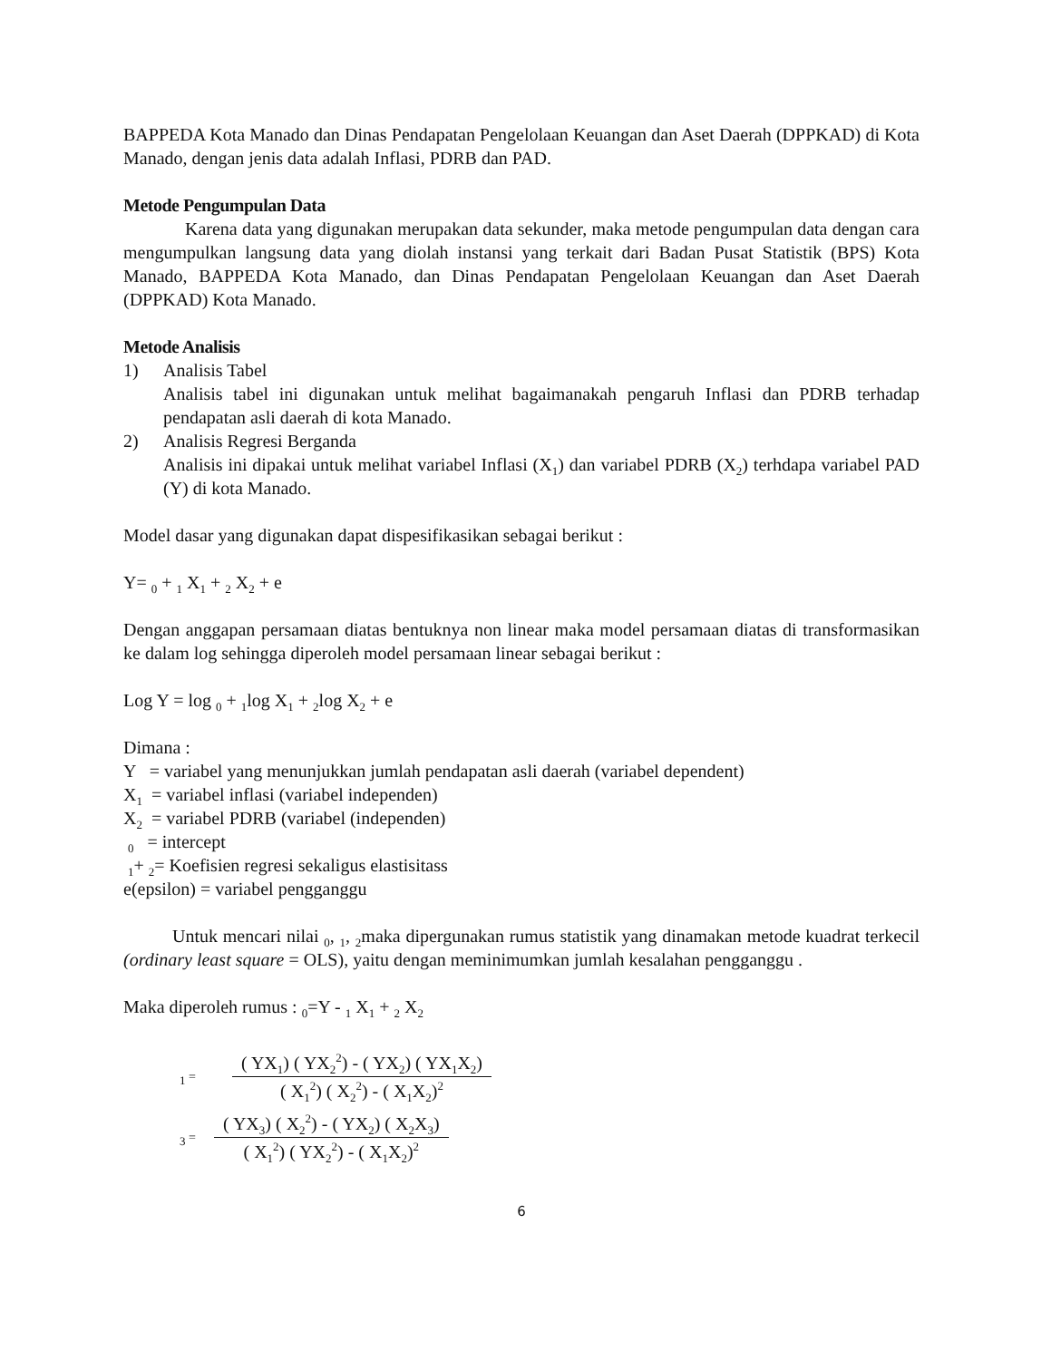BAPPEDA Kota Manado dan Dinas Pendapatan Pengelolaan Keuangan dan Aset Daerah (DPPKAD) di Kota Manado, dengan jenis data adalah Inflasi, PDRB dan PAD.
Metode Pengumpulan Data
Karena data yang digunakan merupakan data sekunder, maka metode pengumpulan data dengan cara mengumpulkan langsung data yang diolah instansi yang terkait dari Badan Pusat Statistik (BPS) Kota Manado, BAPPEDA Kota Manado, dan Dinas Pendapatan Pengelolaan Keuangan dan Aset Daerah (DPPKAD) Kota Manado.
Metode Analisis
1) Analisis Tabel
Analisis tabel ini digunakan untuk melihat bagaimanakah pengaruh Inflasi dan PDRB terhadap pendapatan asli daerah di kota Manado.
2) Analisis Regresi Berganda
Analisis ini dipakai untuk melihat variabel Inflasi (X<sub>1</sub>) dan variabel PDRB (X<sub>2</sub>) terhdapa variabel PAD (Y) di kota Manado.
Model dasar yang digunakan dapat dispesifikasikan sebagai berikut :
Y= <sub>0</sub> + <sub>1</sub> X<sub>1</sub> + <sub>2</sub> X<sub>2</sub> + e
Dengan anggapan persamaan diatas bentuknya non linear maka model persamaan diatas di transformasikan ke dalam log sehingga diperoleh model persamaan linear sebagai berikut :
Log Y = log <sub>0</sub> + <sub>1</sub>log X<sub>1</sub> + <sub>2</sub>log X<sub>2</sub> + e
Dimana :
Y = variabel yang menunjukkan jumlah pendapatan asli daerah (variabel dependent)
X<sub>1</sub> = variabel inflasi (variabel independen)
X<sub>2</sub> = variabel PDRB (variabel (independen)
<sub>0</sub> = intercept
<sub>1</sub>+ <sub>2</sub>= Koefisien regresi sekaligus elastisitass
e(epsilon) = variabel pengganggu
Untuk mencari nilai <sub>0</sub>, <sub>1</sub>, <sub>2</sub>maka dipergunakan rumus statistik yang dinamakan metode kuadrat terkecil (ordinary least square = OLS), yaitu dengan meminimumkan jumlah kesalahan pengganggu .
Maka diperoleh rumus : <sub>0</sub>=Y - <sub>1</sub> X<sub>1</sub> + <sub>2</sub> X<sub>2</sub>
<sub>1</sub> =
( YX<sub>1</sub>) ( YX<sub>2</sub><sup>2</sup>) - ( YX<sub>2</sub>) ( YX<sub>1</sub>X<sub>2</sub>)
( X<sub>1</sub><sup>2</sup>) ( X<sub>2</sub><sup>2</sup>) - ( X<sub>1</sub>X<sub>2</sub>)<sup>2</sup>
<sub>3</sub> =
( YX<sub>3</sub>) ( X<sub>2</sub><sup>2</sup>) - ( YX<sub>2</sub>) ( X<sub>2</sub>X<sub>3</sub>)
( X<sub>1</sub><sup>2</sup>) ( YX<sub>2</sub><sup>2</sup>) - ( X<sub>1</sub>X<sub>2</sub>)<sup>2</sup>
6